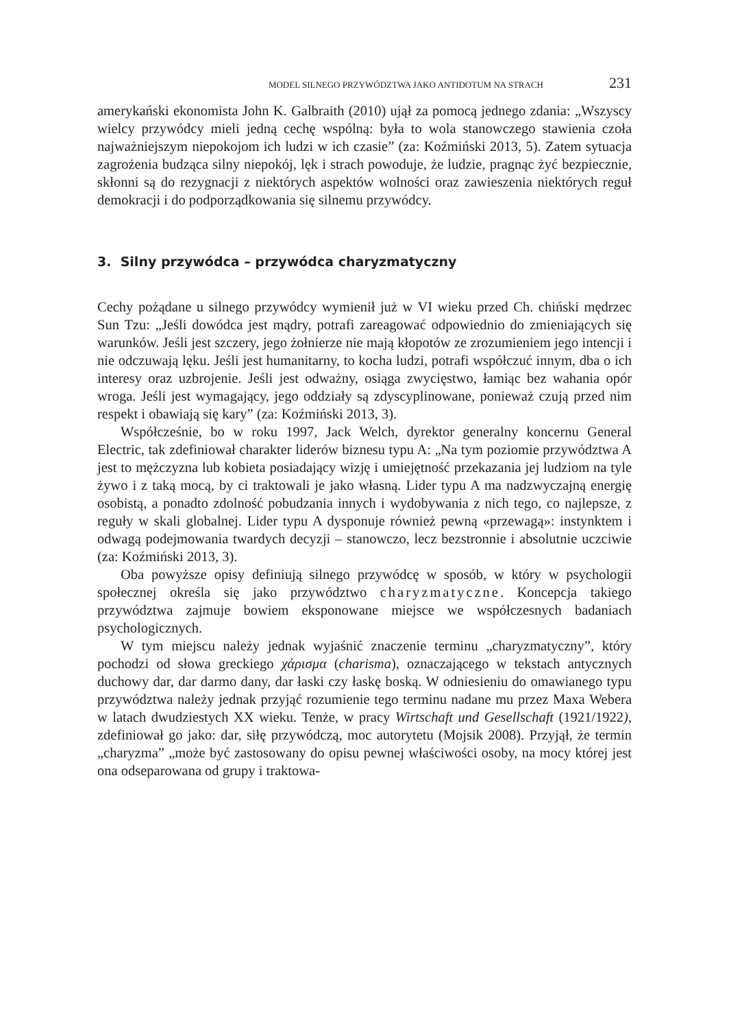MODEL SILNEGO PRZYWÓDZTWA JAKO ANTIDOTUM NA STRACH 231
amerykański ekonomista John K. Galbraith (2010) ujął za pomocą jednego zdania: „Wszyscy wielcy przywódcy mieli jedną cechę wspólną: była to wola stanowczego stawienia czoła najważniejszym niepokojom ich ludzi w ich czasie” (za: Koźmiński 2013, 5). Zatem sytuacja zagrożenia budząca silny niepokój, lęk i strach powoduje, że ludzie, pragnąc żyć bezpiecznie, skłonni są do rezygnacji z niektórych aspektów wolności oraz zawieszenia niektórych reguł demokracji i do podporządkowania się silnemu przywódcy.
3. Silny przywódca – przywódca charyzmatyczny
Cechy pożądane u silnego przywódcy wymienił już w VI wieku przed Ch. chiński mędrzec Sun Tzu: „Jeśli dowódca jest mądry, potrafi zareagować odpowiednio do zmieniających się warunków. Jeśli jest szczery, jego żołnierze nie mają kłopotów ze zrozumieniem jego intencji i nie odczuwają lęku. Jeśli jest humanitarny, to kocha ludzi, potrafi współczuć innym, dba o ich interesy oraz uzbrojenie. Jeśli jest odważny, osiąga zwycięstwo, łamiąc bez wahania opór wroga. Jeśli jest wymagający, jego oddziały są zdyscyplinowane, ponieważ czują przed nim respekt i obawiają się kary” (za: Koźmiński 2013, 3).
Współcześnie, bo w roku 1997, Jack Welch, dyrektor generalny koncernu General Electric, tak zdefiniował charakter liderów biznesu typu A: „Na tym poziomie przywództwa A jest to mężczyzna lub kobieta posiadający wizję i umiejętność przekazania jej ludziom na tyle żywo i z taką mocą, by ci traktowali je jako własną. Lider typu A ma nadzwyczajną energię osobistą, a ponadto zdolność pobudzania innych i wydobywania z nich tego, co najlepsze, z reguły w skali globalnej. Lider typu A dysponuje również pewną «przewagą»: instynktem i odwagą podejmowania twardych decyzji – stanowczo, lecz bezstronnie i absolutnie uczciwie (za: Koźmiński 2013, 3).
Oba powyższe opisy definiują silnego przywódcę w sposób, w który w psychologii społecznej określa się jako przywództwo charyzmatyczne. Koncepcja takiego przywództwa zajmuje bowiem eksponowane miejsce we współczesnych badaniach psychologicznych.
W tym miejscu należy jednak wyjaśnić znaczenie terminu „charyzmatyczny”, który pochodzi od słowa greckiego χάρισμα (charisma), oznaczającego w tekstach antycznych duchowy dar, dar darmo dany, dar łaski czy łaskę boską. W odniesieniu do omawianego typu przywództwa należy jednak przyjąć rozumienie tego terminu nadane mu przez Maxa Webera w latach dwudziestych XX wieku. Tenże, w pracy Wirtschaft und Gesellschaft (1921/1922), zdefiniował go jako: dar, siłę przywódczą, moc autorytetu (Mojsik 2008). Przyjął, że termin „charyzma” „może być zastosowany do opisu pewnej właściwości osoby, na mocy której jest ona odseparowana od grupy i traktowa-